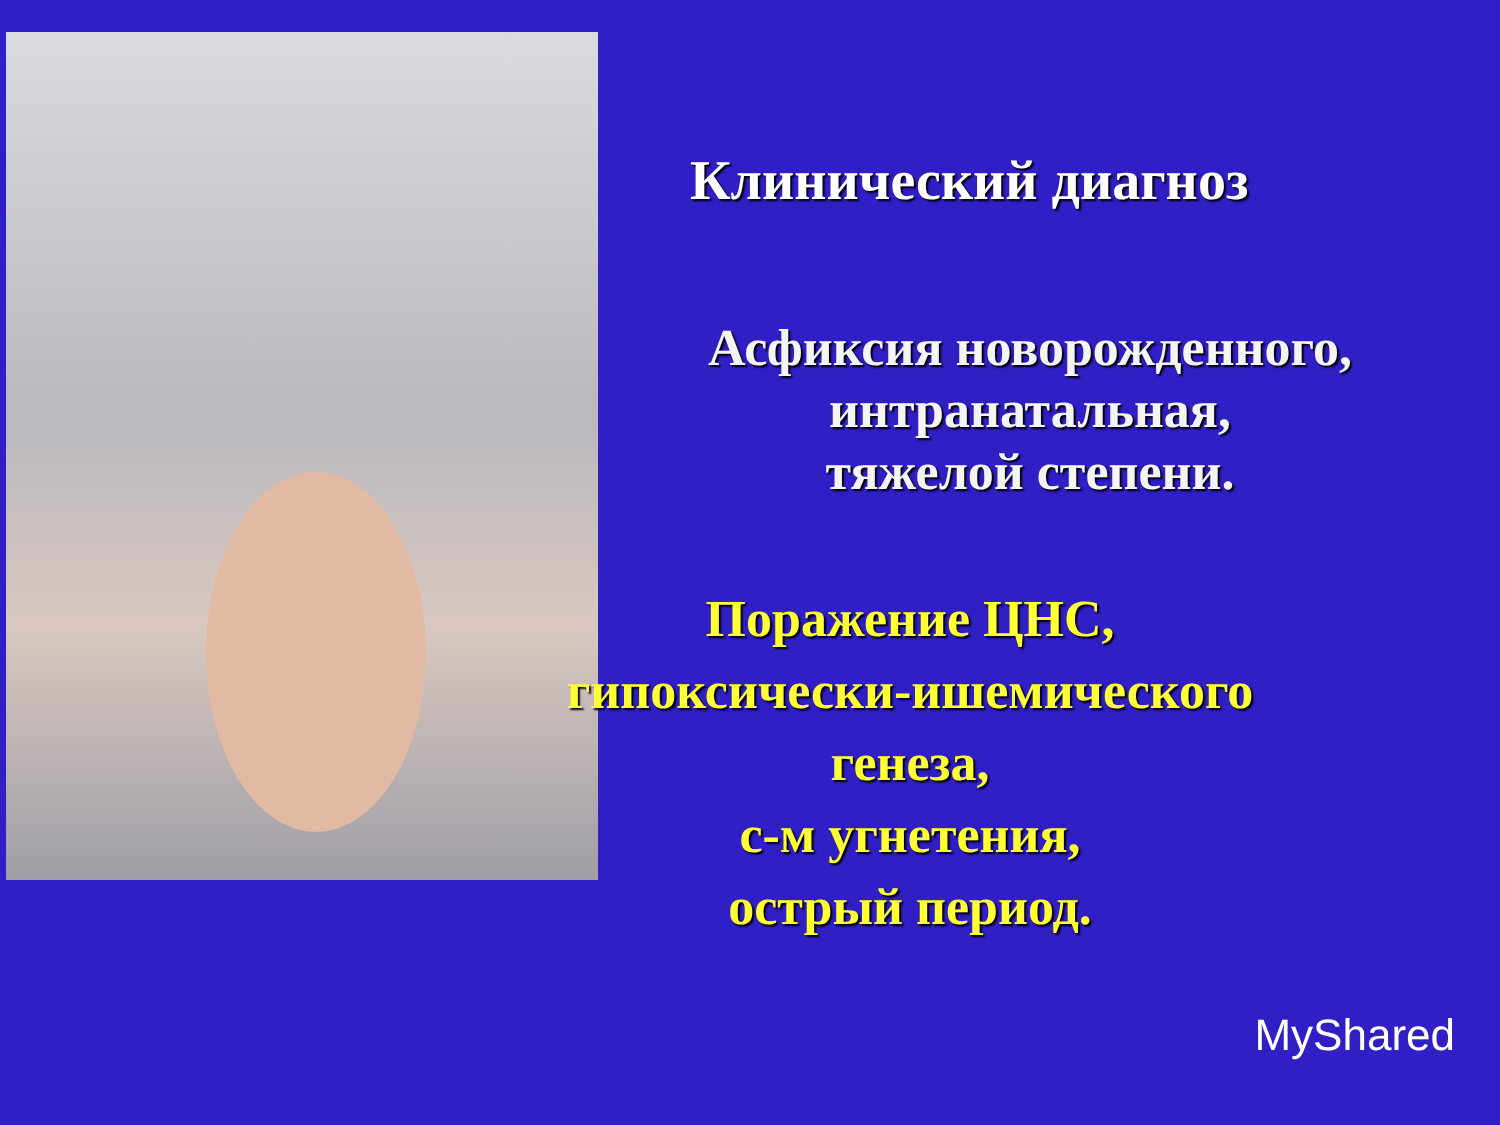Клинический диагноз
Асфиксия новорожденного,
интранатальная,
тяжелой степени.
Поражение ЦНС,
гипоксически-ишемического
генеза,
с-м угнетения,
острый период.
MyShared